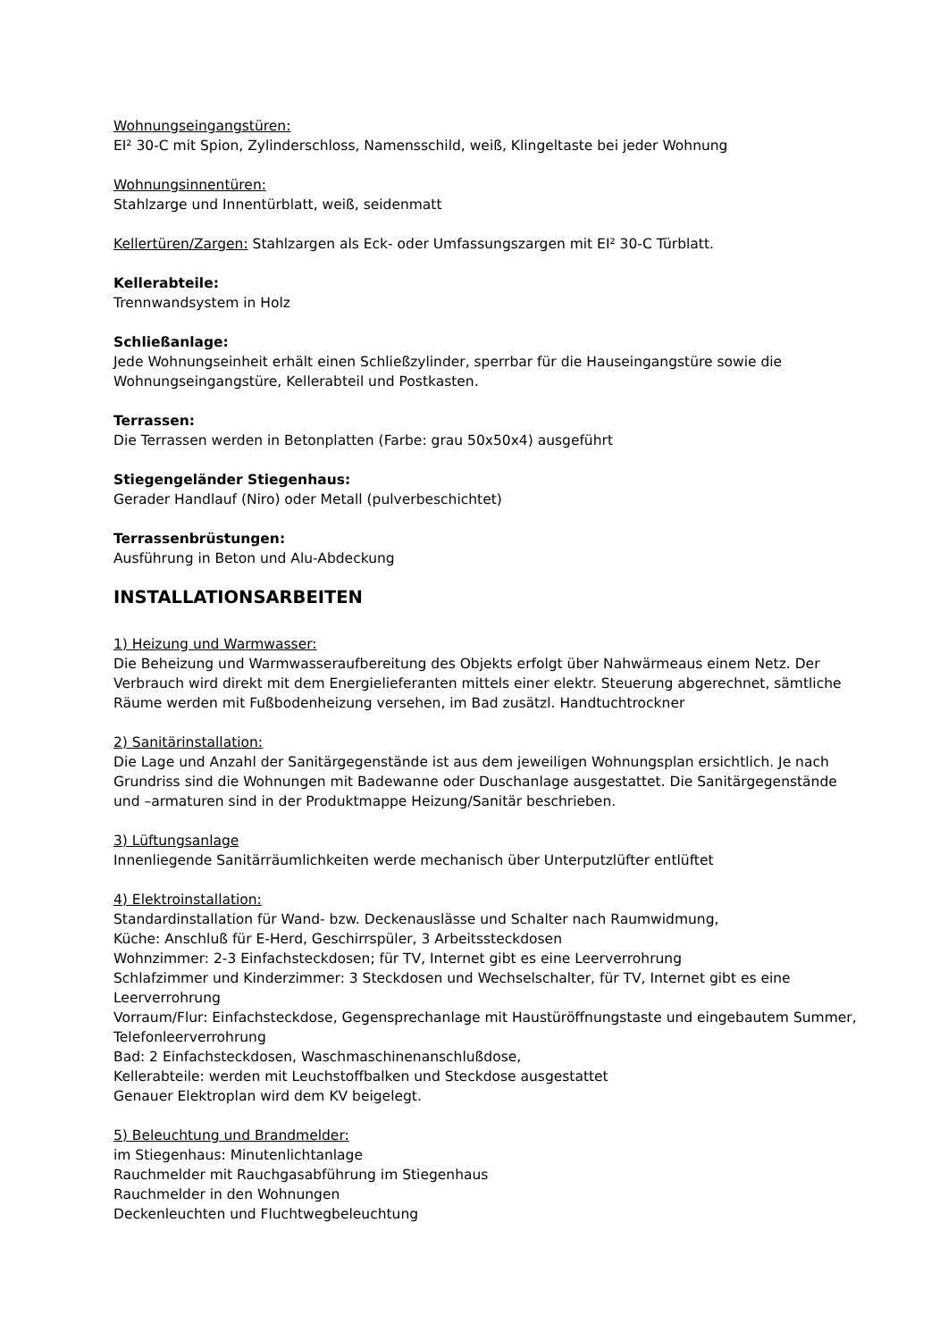Wohnungseingangstüren:
EI² 30-C mit Spion, Zylinderschloss, Namensschild, weiß, Klingeltaste bei jeder Wohnung
Wohnungsinnentüren:
Stahlzarge und Innentürblatt, weiß, seidenmatt
Kellertüren/Zargen: Stahlzargen als Eck- oder Umfassungszargen mit EI² 30-C Türblatt.
Kellerabteile:
Trennwandsystem in Holz
Schließanlage:
Jede Wohnungseinheit erhält einen Schließzylinder, sperrbar für die Hauseingangstüre sowie die Wohnungseingangstüre, Kellerabteil und Postkasten.
Terrassen:
Die Terrassen werden in Betonplatten (Farbe: grau 50x50x4) ausgeführt
Stiegengeländer Stiegenhaus:
Gerader Handlauf (Niro) oder Metall (pulverbeschichtet)
Terrassenbrüstungen:
Ausführung in Beton und Alu-Abdeckung
INSTALLATIONSARBEITEN
1) Heizung und Warmwasser:
Die Beheizung und Warmwasseraufbereitung des Objekts erfolgt über Nahwärmeaus einem Netz. Der Verbrauch wird direkt mit dem Energielieferanten mittels einer elektr. Steuerung abgerechnet, sämtliche Räume werden mit Fußbodenheizung versehen, im Bad zusätzl. Handtuchtrockner
2) Sanitärinstallation:
Die Lage und Anzahl der Sanitärgegenstände ist aus dem jeweiligen Wohnungsplan ersichtlich. Je nach Grundriss sind die Wohnungen mit Badewanne oder Duschanlage ausgestattet. Die Sanitärgegenstände und –armaturen sind in der Produktmappe Heizung/Sanitär beschrieben.
3) Lüftungsanlage
Innenliegende Sanitärräumlichkeiten werde mechanisch über Unterputzlüfter entlüftet
4) Elektroinstallation:
Standardinstallation für Wand- bzw. Deckenauslässe und Schalter nach Raumwidmung,
Küche: Anschluß für E-Herd, Geschirrspüler, 3 Arbeitssteckdosen
Wohnzimmer: 2-3 Einfachsteckdosen; für TV, Internet gibt es eine Leerverrohrung
Schlafzimmer und Kinderzimmer: 3 Steckdosen und Wechselschalter, für TV, Internet gibt es eine Leerverrohrung
Vorraum/Flur: Einfachsteckdose, Gegensprechanlage mit Haustüröffnungstaste und eingebautem Summer, Telefonleerverrohrung
Bad: 2 Einfachsteckdosen, Waschmaschinenanschlußdose,
Kellerabteile: werden mit Leuchstoffbalken und Steckdose ausgestattet
Genauer Elektroplan wird dem KV beigelegt.
5) Beleuchtung und Brandmelder:
im Stiegenhaus: Minutenlichtanlage
Rauchmelder mit Rauchgasabführung im Stiegenhaus
Rauchmelder in den Wohnungen
Deckenleuchten und Fluchtwegbeleuchtung